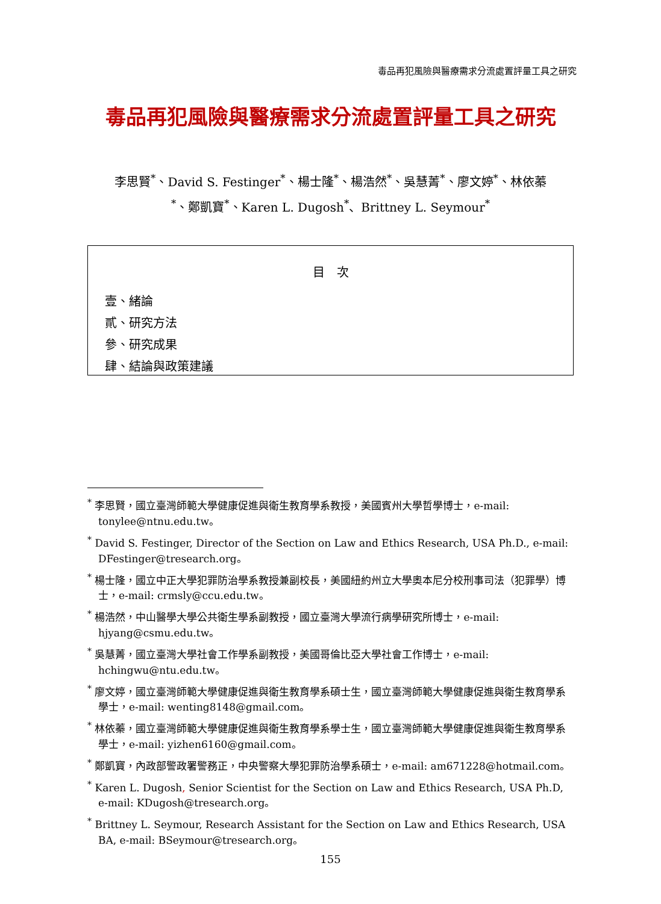毒品再犯風險與醫療需求分流處置評量工具之研究
毒品再犯風險與醫療需求分流處置評量工具之研究
李思賢<sup>*</sup>、David S. Festinger<sup>*</sup>、楊士隆<sup>*</sup>、楊浩然<sup>*</sup>、吳慧菁<sup>*</sup>、廖文婷<sup>*</sup>、林依蓁
<sup>*</sup>、鄭凱寶<sup>*</sup>、Karen L. Dugosh<sup>*</sup>、Brittney L. Seymour<sup>*</sup>
目　次
壹、緒論
貳、研究方法
參、研究成果
肆、結論與政策建議
<sup>*</sup> 李思賢，國立臺灣師範大學健康促進與衛生教育學系教授，美國賓州大學哲學博士，e-mail: tonylee@ntnu.edu.tw。
<sup>*</sup> David S. Festinger, Director of the Section on Law and Ethics Research, USA Ph.D., e-mail: DFestinger@tresearch.org。
<sup>*</sup> 楊士隆，國立中正大學犯罪防治學系教授兼副校長，美國紐約州立大學奧本尼分校刑事司法（犯罪學）博士，e-mail: crmsly@ccu.edu.tw。
<sup>*</sup> 楊浩然，中山醫學大學公共衛生學系副教授，國立臺灣大學流行病學研究所博士，e-mail: hjyang@csmu.edu.tw。
<sup>*</sup> 吳慧菁，國立臺灣大學社會工作學系副教授，美國哥倫比亞大學社會工作博士，e-mail: hchingwu@ntu.edu.tw。
<sup>*</sup> 廖文婷，國立臺灣師範大學健康促進與衛生教育學系碩士生，國立臺灣師範大學健康促進與衛生教育學系學士，e-mail: wenting8148@gmail.com。
<sup>*</sup> 林依蓁，國立臺灣師範大學健康促進與衛生教育學系學士生，國立臺灣師範大學健康促進與衛生教育學系學士，e-mail: yizhen6160@gmail.com。
<sup>*</sup> 鄭凱寶，內政部警政署警務正，中央警察大學犯罪防治學系碩士，e-mail: am671228@hotmail.com。
<sup>*</sup> Karen L. Dugosh, Senior Scientist for the Section on Law and Ethics Research, USA Ph.D, e-mail: KDugosh@tresearch.org。
<sup>*</sup> Brittney L. Seymour, Research Assistant for the Section on Law and Ethics Research, USA BA, e-mail: BSeymour@tresearch.org。
155